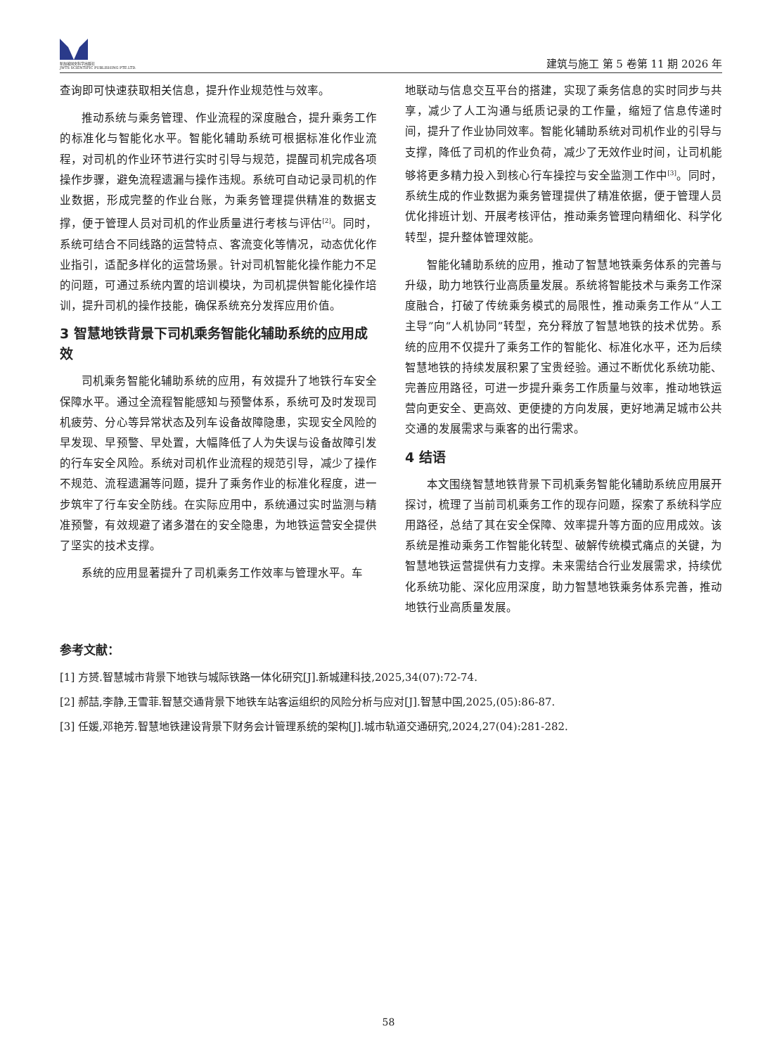新加坡国文科学出版社
JWTS SCIENTIFIC PUBLISHING PTE.LTD.
建筑与施工 第 5 卷第 11 期 2026 年
查询即可快速获取相关信息，提升作业规范性与效率。
推动系统与乘务管理、作业流程的深度融合，提升乘务工作的标准化与智能化水平。智能化辅助系统可根据标准化作业流程，对司机的作业环节进行实时引导与规范，提醒司机完成各项操作步骤，避免流程遗漏与操作违规。系统可自动记录司机的作业数据，形成完整的作业台账，为乘务管理提供精准的数据支撑，便于管理人员对司机的作业质量进行考核与评估<sup>[2]</sup>。同时，系统可结合不同线路的运营特点、客流变化等情况，动态优化作业指引，适配多样化的运营场景。针对司机智能化操作能力不足的问题，可通过系统内置的培训模块，为司机提供智能化操作培训，提升司机的操作技能，确保系统充分发挥应用价值。
3 智慧地铁背景下司机乘务智能化辅助系统的应用成效
司机乘务智能化辅助系统的应用，有效提升了地铁行车安全保障水平。通过全流程智能感知与预警体系，系统可及时发现司机疲劳、分心等异常状态及列车设备故障隐患，实现安全风险的早发现、早预警、早处置，大幅降低了人为失误与设备故障引发的行车安全风险。系统对司机作业流程的规范引导，减少了操作不规范、流程遗漏等问题，提升了乘务作业的标准化程度，进一步筑牢了行车安全防线。在实际应用中，系统通过实时监测与精准预警，有效规避了诸多潜在的安全隐患，为地铁运营安全提供了坚实的技术支撑。
系统的应用显著提升了司机乘务工作效率与管理水平。车
地联动与信息交互平台的搭建，实现了乘务信息的实时同步与共享，减少了人工沟通与纸质记录的工作量，缩短了信息传递时间，提升了作业协同效率。智能化辅助系统对司机作业的引导与支撑，降低了司机的作业负荷，减少了无效作业时间，让司机能够将更多精力投入到核心行车操控与安全监测工作中<sup>[3]</sup>。同时，系统生成的作业数据为乘务管理提供了精准依据，便于管理人员优化排班计划、开展考核评估，推动乘务管理向精细化、科学化转型，提升整体管理效能。
智能化辅助系统的应用，推动了智慧地铁乘务体系的完善与升级，助力地铁行业高质量发展。系统将智能技术与乘务工作深度融合，打破了传统乘务模式的局限性，推动乘务工作从“人工主导”向“人机协同”转型，充分释放了智慧地铁的技术优势。系统的应用不仅提升了乘务工作的智能化、标准化水平，还为后续智慧地铁的持续发展积累了宝贵经验。通过不断优化系统功能、完善应用路径，可进一步提升乘务工作质量与效率，推动地铁运营向更安全、更高效、更便捷的方向发展，更好地满足城市公共交通的发展需求与乘客的出行需求。
4 结语
本文围绕智慧地铁背景下司机乘务智能化辅助系统应用展开探讨，梳理了当前司机乘务工作的现存问题，探索了系统科学应用路径，总结了其在安全保障、效率提升等方面的应用成效。该系统是推动乘务工作智能化转型、破解传统模式痛点的关键，为智慧地铁运营提供有力支撑。未来需结合行业发展需求，持续优化系统功能、深化应用深度，助力智慧地铁乘务体系完善，推动地铁行业高质量发展。
参考文献：
[1] 方赟.智慧城市背景下地铁与城际铁路一体化研究[J].新城建科技,2025,34(07):72-74.
[2] 郝喆,李静,王雪菲.智慧交通背景下地铁车站客运组织的风险分析与应对[J].智慧中国,2025,(05):86-87.
[3] 任媛,邓艳芳.智慧地铁建设背景下财务会计管理系统的架构[J].城市轨道交通研究,2024,27(04):281-282.
58